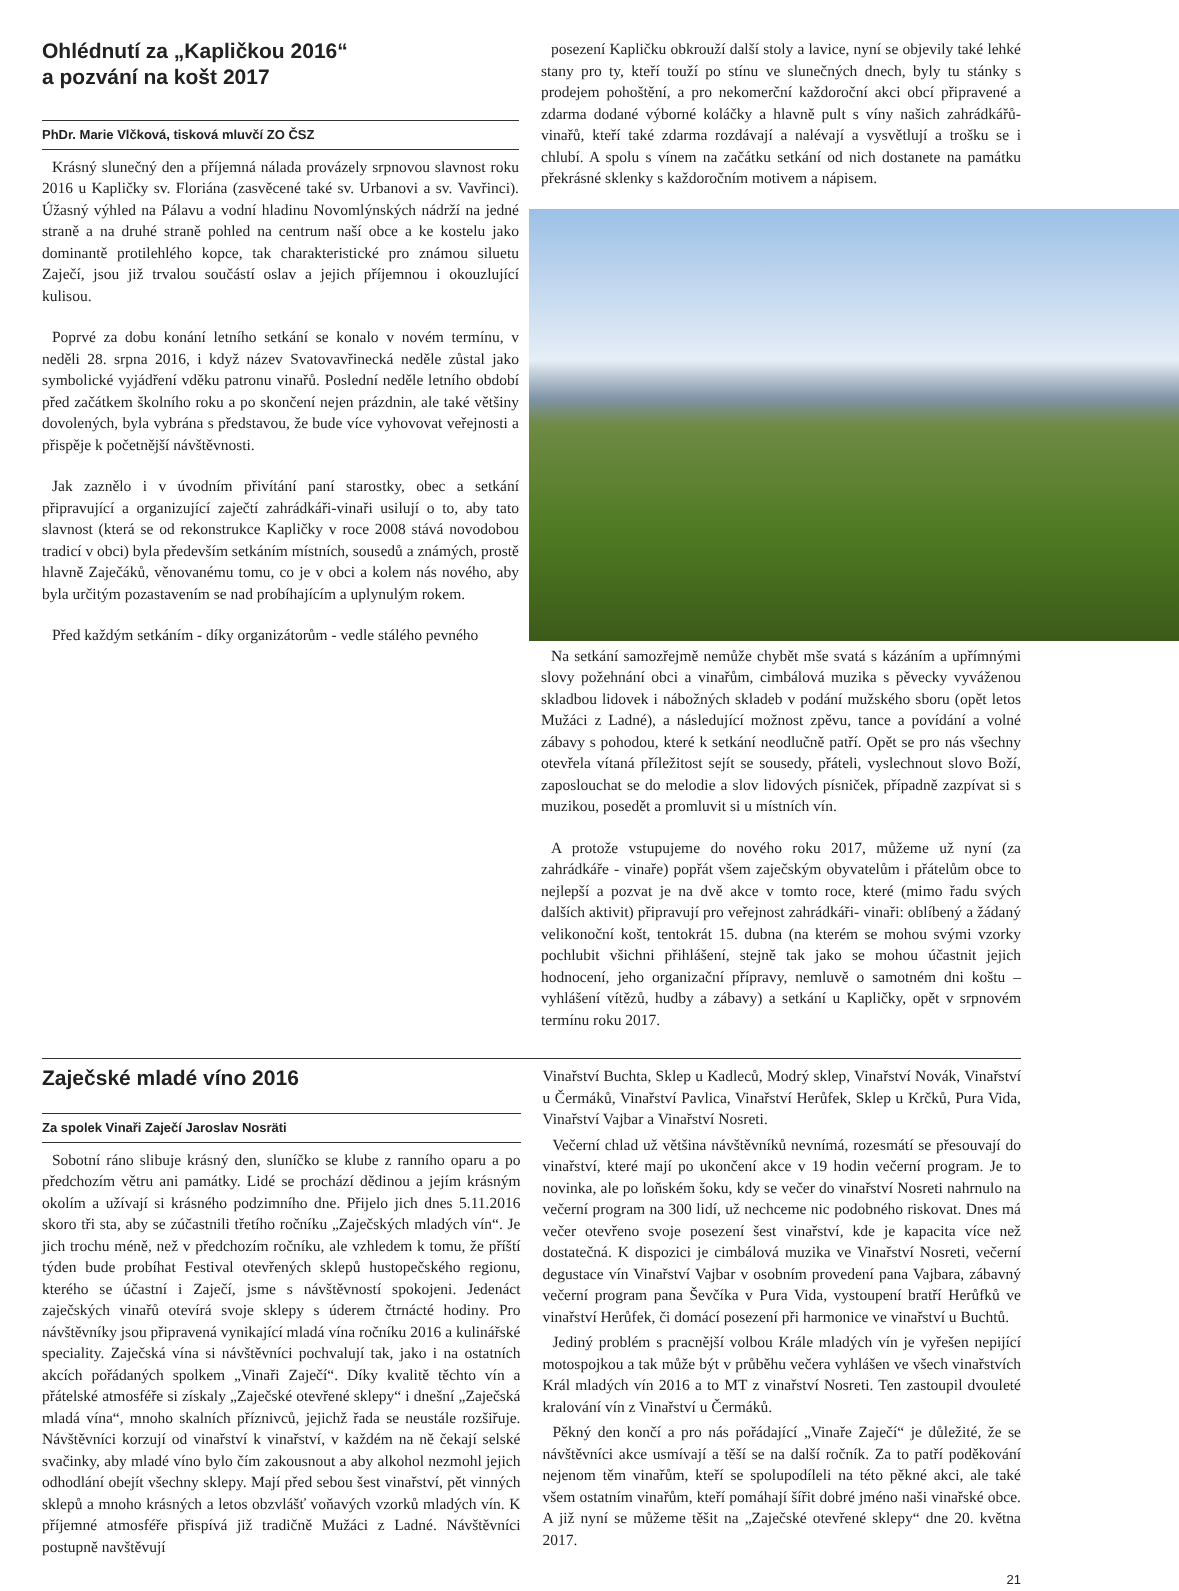Ohlédnutí za „Kapličkou 2016“
a pozvání na košt 2017
PhDr. Marie Vlčková, tisková mluvčí ZO ČSZ
Krásný slunečný den a příjemná nálada provázely srpnovou slavnost roku 2016 u Kapličky sv. Floriána (zasvěcené také sv. Urbanovi a sv. Vavřinci). Úžasný výhled na Pálavu a vodní hladinu Novomlýnských nádrží na jedné straně a na druhé straně pohled na centrum naší obce a ke kostelu jako dominantě protilehlého kopce, tak charakteristické pro známou siluetu Zaječí, jsou již trvalou součástí oslav a jejich příjemnou i okouzlující kulisou.
Poprvé za dobu konání letního setkání se konalo v novém termínu, v neděli 28. srpna 2016, i když název Svatovavřinecká neděle zůstal jako symbolické vyjádření vděku patronu vinařů. Poslední neděle letního období před začátkem školního roku a po skončení nejen prázdnin, ale také většiny dovolených, byla vybrána s představou, že bude více vyhovovat veřejnosti a přispěje k početnější návštěvnosti.
Jak zaznělo i v úvodním přivítání paní starostky, obec a setkání připravující a organizující zaječtí zahrádkáři-vinaři usilují o to, aby tato slavnost (která se od rekonstrukce Kapličky v roce 2008 stává novodobou tradicí v obci) byla především setkáním místních, sousedů a známých, prostě hlavně Zaječáků, věnovanému tomu, co je v obci a kolem nás nového, aby byla určitým pozastavením se nad probíhajícím a uplynulým rokem.
Před každým setkáním - díky organizátorům - vedle stálého pevného
posezení Kapličku obkrouží další stoly a lavice, nyní se objevily také lehké stany pro ty, kteří touží po stínu ve slunečných dnech, byly tu stánky s prodejem pohoštění, a pro nekomerční každoroční akci obcí připravené a zdarma dodané výborné koláčky a hlavně pult s víny našich zahrádkářů-vinařů, kteří také zdarma rozdávají a nalévají a vysvětlují a trošku se i chlubí. A spolu s vínem na začátku setkání od nich dostanete na památku překrásné sklenky s každoročním motivem a nápisem.
Na setkání samozřejmě nemůže chybět mše svatá s kázáním a upřímnými slovy požehnání obci a vinařům, cimbálová muzika s pěvecky vyváženou skladbou lidovek i nábožných skladeb v podání mužského sboru (opět letos Mužáci z Ladné), a následující možnost zpěvu, tance a povídání a volné zábavy s pohodou, které k setkání neodlučně patří. Opět se pro nás všechny otevřela vítaná příležitost sejít se sousedy, přáteli, vyslechnout slovo Boží, zaposlouchat se do melodie a slov lidových písniček, případně zazpívat si s muzikou, posedět a promluvit si u místních vín.
A protože vstupujeme do nového roku 2017, můžeme už nyní (za zahrádkáře - vinaře) popřát všem zaječským obyvatelům i přátelům obce to nejlepší a pozvat je na dvě akce v tomto roce, které (mimo řadu svých dalších aktivit) připravují pro veřejnost zahrádkáři- vinaři: oblíbený a žádaný velikonoční košt, tentokrát 15. dubna (na kterém se mohou svými vzorky pochlubit všichni přihlášení, stejně tak jako se mohou účastnit jejich hodnocení, jeho organizační přípravy, nemluvě o samotném dni koštu – vyhlášení vítězů, hudby a zábavy) a setkání u Kapličky, opět v srpnovém termínu roku 2017.
Zaječské mladé víno 2016
Za spolek Vinaři Zaječí Jaroslav Nosräti
Sobotní ráno slibuje krásný den, sluníčko se klube z ranního oparu a po předchozím větru ani památky. Lidé se prochází dědinou a jejím krásným okolím a užívají si krásného podzimního dne. Přijelo jich dnes 5.11.2016 skoro tři sta, aby se zúčastnili třetího ročníku „Zaječských mladých vín“. Je jich trochu méně, než v předchozím ročníku, ale vzhledem k tomu, že příští týden bude probíhat Festival otevřených sklepů hustopečského regionu, kterého se účastní i Zaječí, jsme s návštěvností spokojeni. Jedenáct zaječských vinařů otevírá svoje sklepy s úderem čtrnácté hodiny. Pro návštěvníky jsou připravená vynikající mladá vína ročníku 2016 a kulinářské speciality. Zaječská vína si návštěvníci pochvalují tak, jako i na ostatních akcích pořádaných spolkem „Vinaři Zaječí“. Díky kvalitě těchto vín a přátelské atmosféře si získaly „Zaječské otevřené sklepy“ i dnešní „Zaječská mladá vína“, mnoho skalních příznivců, jejichž řada se neustále rozšiřuje. Návštěvníci korzují od vinařství k vinařství, v každém na ně čekají selské svačinky, aby mladé víno bylo čím zakousnout a aby alkohol nezmohl jejich odhodlání obejít všechny sklepy. Mají před sebou šest vinařství, pět vinných sklepů a mnoho krásných a letos obzvlášť voňavých vzorků mladých vín. K příjemné atmosféře přispívá již tradičně Mužáci z Ladné. Návštěvníci postupně navštěvují
Vinařství Buchta, Sklep u Kadleců, Modrý sklep, Vinařství Novák, Vinařství u Čermáků, Vinařství Pavlica, Vinařství Herůfek, Sklep u Krčků, Pura Vida, Vinařství Vajbar a Vinařství Nosreti.
Večerní chlad už většina návštěvníků nevnímá, rozesmátí se přesouvají do vinařství, které mají po ukončení akce v 19 hodin večerní program. Je to novinka, ale po loňském šoku, kdy se večer do vinařství Nosreti nahrnulo na večerní program na 300 lidí, už nechceme nic podobného riskovat. Dnes má večer otevřeno svoje posezení šest vinařství, kde je kapacita více než dostatečná. K dispozici je cimbálová muzika ve Vinařství Nosreti, večerní degustace vín Vinařství Vajbar v osobním provedení pana Vajbara, zábavný večerní program pana Ševčíka v Pura Vida, vystoupení bratří Herůfků ve vinařství Herůfek, či domácí posezení při harmonice ve vinařství u Buchtů.
Jediný problém s pracnější volbou Krále mladých vín je vyřešen nepijící motospojkou a tak může být v průběhu večera vyhlášen ve všech vinařstvích Král mladých vín 2016 a to MT z vinařství Nosreti. Ten zastoupil dvouleté kralování vín z Vinařství u Čermáků.
Pěkný den končí a pro nás pořádající „Vinaře Zaječí“ je důležité, že se návštěvníci akce usmívají a těší se na další ročník. Za to patří poděkování nejenom těm vinařům, kteří se spolupodíleli na této pěkné akci, ale také všem ostatním vinařům, kteří pomáhají šířit dobré jméno naši vinařské obce. A již nyní se můžeme těšit na „Zaječské otevřené sklepy“ dne 20. května 2017.
21